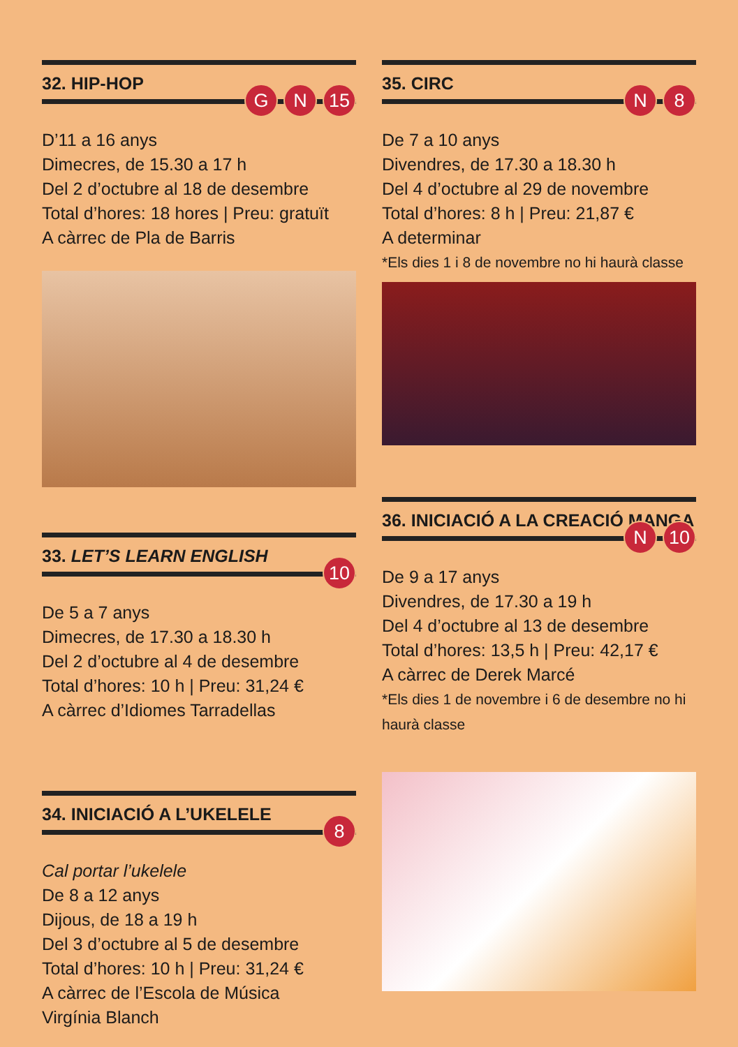32. HIP-HOP
G N 15
D’11 a 16 anys
Dimecres, de 15.30 a 17 h
Del 2 d’octubre al 18 de desembre
Total d’hores: 18 hores | Preu: gratuït
A càrrec de Pla de Barris
33. LET’S LEARN ENGLISH
10
De 5 a 7 anys
Dimecres, de 17.30 a 18.30 h
Del 2 d’octubre al 4 de desembre
Total d’hores: 10 h | Preu: 31,24 €
A càrrec d’Idiomes Tarradellas
34. INICIACIÓ A L’UKELELE
8
Cal portar l’ukelele
De 8 a 12 anys
Dijous, de 18 a 19 h
Del 3 d’octubre al 5 de desembre
Total d’hores: 10 h | Preu: 31,24 €
A càrrec de l’Escola de Música
Virgínia Blanch
35. CIRC
N 8
De 7 a 10 anys
Divendres, de 17.30 a 18.30 h
Del 4 d’octubre al 29 de novembre
Total d’hores: 8 h | Preu: 21,87 €
A determinar
*Els dies 1 i 8 de novembre no hi haurà classe
36. INICIACIÓ A LA CREACIÓ MANGA
N 10
De 9 a 17 anys
Divendres, de 17.30 a 19 h
Del 4 d’octubre al 13 de desembre
Total d’hores: 13,5 h | Preu: 42,17 €
A càrrec de Derek Marcé
*Els dies 1 de novembre i 6 de desembre no hi haurà classe